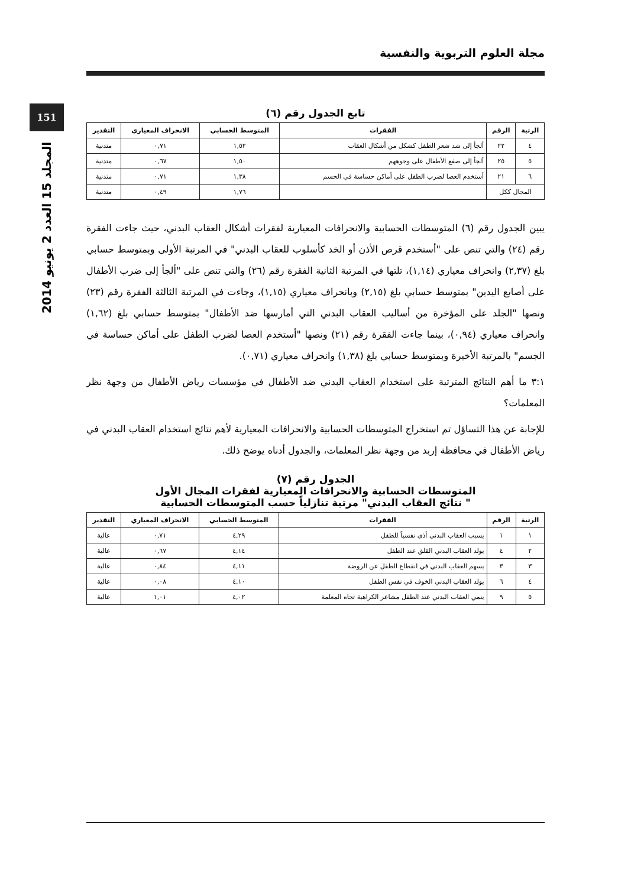مجلة العلوم التربوية والنفسية
151
المجلد 15 العدد 2 يونيو 2014
تابع الجدول رقم (٦)
| الرتبة | الرقم | الفقرات | المتوسط الحسابي | الانحراف المعياري | التقدير |
| --- | --- | --- | --- | --- | --- |
| ٤ | ٢٢ | ألجأ إلى شد شعر الطفل كشكل من أشكال العقاب | ١,٥٢ | ٠,٧١ | متدنية |
| ٥ | ٢٥ | ألجأ إلى صفع الأطفال على وجوههم | ١,٥٠ | ٠,٦٧ | متدنية |
| ٦ | ٢١ | أستخدم العصا لضرب الطفل على أماكن حساسة في الجسم | ١,٣٨ | ٠,٧١ | متدنية |
| المجال ككل | | | ١,٧٦ | ٠,٤٩ | متدنية |
يبين الجدول رقم (٦) المتوسطات الحسابية والانحرافات المعيارية لفقرات أشكال العقاب البدني، حيث جاءت الفقرة رقم (٢٤) والتي تنص على "أستخدم قرص الأذن أو الخد كأسلوب للعقاب البدني" في المرتبة الأولى وبمتوسط حسابي بلغ (٢,٣٧) وانحراف معياري (١,١٤)، تلتها في المرتبة الثانية الفقرة رقم (٢٦) والتي تنص على "ألجأ إلى ضرب الأطفال على أصابع اليدين" بمتوسط حسابي بلغ (٢,١٥) وبانحراف معياري (١,١٥)، وجاءت في المرتبة الثالثة الفقرة رقم (٢٣) ونصها "الجلد على المؤخرة من أساليب العقاب البدني التي أمارسها ضد الأطفال" بمتوسط حسابي بلغ (١,٦٢) وانحراف معياري (٠,٩٤)، بينما جاءت الفقرة رقم (٢١) ونصها "أستخدم العصا لضرب الطفل على أماكن حساسة في الجسم" بالمرتبة الأخيرة وبمتوسط حسابي بلغ (١,٣٨) وانحراف معياري (٠,٧١).
٣:١ ما أهم النتائج المترتبة على استخدام العقاب البدني ضد الأطفال في مؤسسات رياض الأطفال من وجهة نظر المعلمات؟
للإجابة عن هذا التساؤل تم استخراج المتوسطات الحسابية والانحرافات المعيارية لأهم نتائج استخدام العقاب البدني في رياض الأطفال في محافظة إربد من وجهة نظر المعلمات، والجدول أدناه يوضح ذلك.
الجدول رقم (٧)
المتوسطات الحسابية والانحرافات المعيارية لفقرات المجال الأول
" نتائج العقاب البدني" مرتبة تنازلياً حسب المتوسطات الحسابية
| الرتبة | الرقم | الفقرات | المتوسط الحسابي | الانحراف المعياري | التقدير |
| --- | --- | --- | --- | --- | --- |
| ١ | ١ | يسبب العقاب البدني أذى نفسياً للطفل | ٤,٢٩ | ٠,٧١ | عالية |
| ٢ | ٤ | يولد العقاب البدني القلق عند الطفل | ٤,١٤ | ٠,٦٧ | عالية |
| ٣ | ٣ | يسهم العقاب البدني في انقطاع الطفل عن الروضة | ٤,١١ | ٠,٨٤ | عالية |
| ٤ | ٦ | يولد العقاب البدني الخوف في نفس الطفل | ٤,١٠ | ٠,٠٨ | عالية |
| ٥ | ٩ | ينمي العقاب البدني عند الطفل مشاعر الكراهية تجاه المعلمة | ٤,٠٢ | ١,٠١ | عالية |